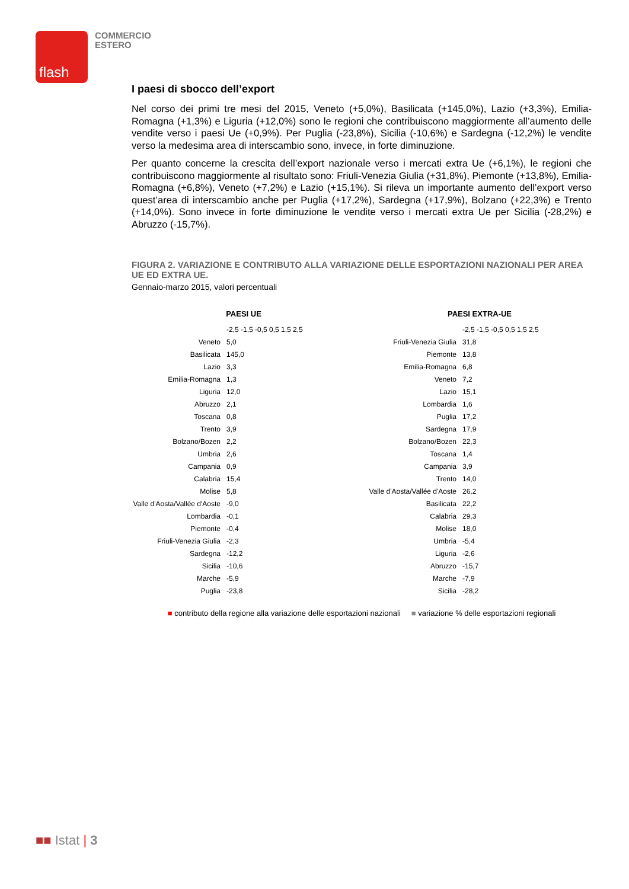flash
COMMERCIO
ESTERO
I paesi di sbocco dell’export
Nel corso dei primi tre mesi del 2015, Veneto (+5,0%), Basilicata (+145,0%), Lazio (+3,3%), Emilia-Romagna (+1,3%) e Liguria (+12,0%) sono le regioni che contribuiscono maggiormente all’aumento delle vendite verso i paesi Ue (+0,9%). Per Puglia (-23,8%), Sicilia (-10,6%) e Sardegna (-12,2%) le vendite verso la medesima area di interscambio sono, invece, in forte diminuzione.
Per quanto concerne la crescita dell’export nazionale verso i mercati extra Ue (+6,1%), le regioni che contribuiscono maggiormente al risultato sono: Friuli-Venezia Giulia (+31,8%), Piemonte (+13,8%), Emilia-Romagna (+6,8%), Veneto (+7,2%) e Lazio (+15,1%). Si rileva un importante aumento dell’export verso quest’area di interscambio anche per Puglia (+17,2%), Sardegna (+17,9%), Bolzano (+22,3%) e Trento (+14,0%). Sono invece in forte diminuzione le vendite verso i mercati extra Ue per Sicilia (-28,2%) e Abruzzo (-15,7%).
FIGURA 2. VARIAZIONE E CONTRIBUTO ALLA VARIAZIONE DELLE ESPORTAZIONI NAZIONALI PER AREA UE ED EXTRA UE.
Gennaio-marzo 2015, valori percentuali
PAESI UE
-2,5 -1,5 -0,5 0,5 1,5 2,5
Veneto 5,0
Basilicata 145,0
Lazio 3,3
Emilia-Romagna 1,3
Liguria 12,0
Abruzzo 2,1
Toscana 0,8
Trento 3,9
Bolzano/Bozen 2,2
Umbria 2,6
Campania 0,9
Calabria 15,4
Molise 5,8
Valle d'Aosta/Vallée d'Aoste -9,0
Lombardia -0,1
Piemonte -0,4
Friuli-Venezia Giulia -2,3
Sardegna -12,2
Sicilia -10,6
Marche -5,9
Puglia -23,8
PAESI EXTRA-UE
-2,5 -1,5 -0,5 0,5 1,5 2,5
Friuli-Venezia Giulia 31,8
Piemonte 13,8
Emilia-Romagna 6,8
Veneto 7,2
Lazio 15,1
Lombardia 1,6
Puglia 17,2
Sardegna 17,9
Bolzano/Bozen 22,3
Toscana 1,4
Campania 3,9
Trento 14,0
Valle d'Aosta/Vallée d'Aoste 26,2
Basilicata 22,2
Calabria 29,3
Molise 18,0
Umbria -5,4
Liguria -2,6
Abruzzo -15,7
Marche -7,9
Sicilia -28,2
■ contributo della regione alla variazione delle esportazioni nazionali ■ variazione % delle esportazioni regionali
■■ Istat | 3